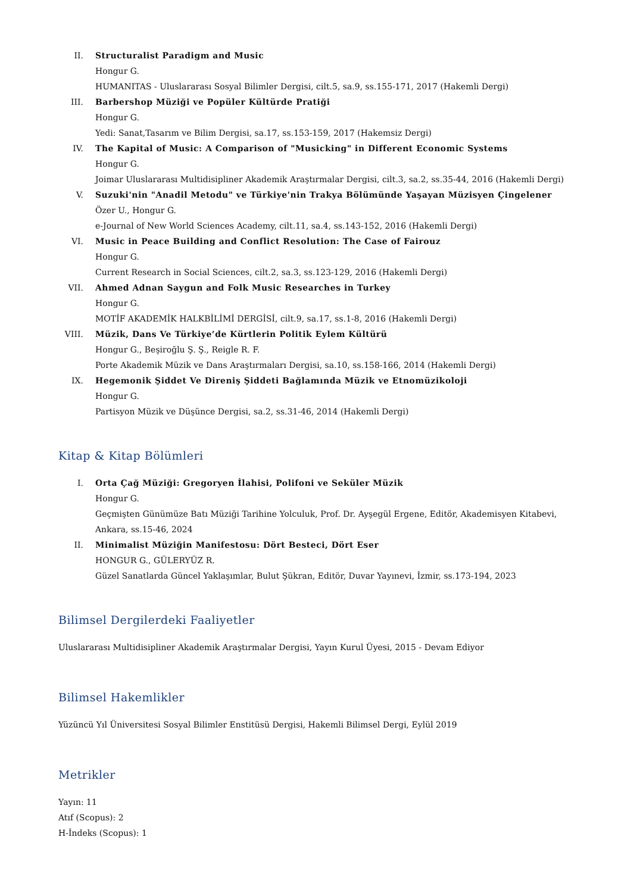II. Structuralist Paradigm and Music
Hongur G.
HUMANITAS - Uluslararası Sosyal Bilimler Dergisi, cilt.5, sa.9, ss.155-171, 2017 (Hakemli Dergi)
III. Barbershop Müziği ve Popüler Kültürde Pratiği
Hongur G.
Yedi: Sanat,Tasarım ve Bilim Dergisi, sa.17, ss.153-159, 2017 (Hakemsiz Dergi)
IV. The Kapital of Music: A Comparison of "Musicking" in Different Economic Systems
Hongur G.
Joimar Uluslararası Multidisipliner Akademik Araştırmalar Dergisi, cilt.3, sa.2, ss.35-44, 2016 (Hakemli Dergi)
V. Suzuki'nin "Anadil Metodu" ve Türkiye'nin Trakya Bölümünde Yaşayan Müzisyen Çingelener
Özer U., Hongur G.
e-Journal of New World Sciences Academy, cilt.11, sa.4, ss.143-152, 2016 (Hakemli Dergi)
VI. Music in Peace Building and Conflict Resolution: The Case of Fairouz
Hongur G.
Current Research in Social Sciences, cilt.2, sa.3, ss.123-129, 2016 (Hakemli Dergi)
VII. Ahmed Adnan Saygun and Folk Music Researches in Turkey
Hongur G.
MOTİF AKADEMİK HALKBİLİMİ DERGİSİ, cilt.9, sa.17, ss.1-8, 2016 (Hakemli Dergi)
VIII. Müzik, Dans Ve Türkiye’de Kürtlerin Politik Eylem Kültürü
Hongur G., Beşiroğlu Ş. Ş., Reigle R. F.
Porte Akademik Müzik ve Dans Araştırmaları Dergisi, sa.10, ss.158-166, 2014 (Hakemli Dergi)
IX. Hegemonik Şiddet Ve Direniş Şiddeti Bağlamında Müzik ve Etnomüzikoloji
Hongur G.
Partisyon Müzik ve Düşünce Dergisi, sa.2, ss.31-46, 2014 (Hakemli Dergi)
Kitap & Kitap Bölümleri
I. Orta Çağ Müziği: Gregoryen İlahisi, Polifoni ve Seküler Müzik
Hongur G.
Geçmişten Günümüze Batı Müziği Tarihine Yolculuk, Prof. Dr. Ayşegül Ergene, Editör, Akademisyen Kitabevi, Ankara, ss.15-46, 2024
II. Minimalist Müziğin Manifestosu: Dört Besteci, Dört Eser
HONGUR G., GÜLERYÜZ R.
Güzel Sanatlarda Güncel Yaklaşımlar, Bulut Şükran, Editör, Duvar Yayınevi, İzmir, ss.173-194, 2023
Bilimsel Dergilerdeki Faaliyetler
Uluslararası Multidisipliner Akademik Araştırmalar Dergisi, Yayın Kurul Üyesi, 2015 - Devam Ediyor
Bilimsel Hakemlikler
Yüzüncü Yıl Üniversitesi Sosyal Bilimler Enstitüsü Dergisi, Hakemli Bilimsel Dergi, Eylül 2019
Metrikler
Yayın: 11
Atıf (Scopus): 2
H-İndeks (Scopus): 1